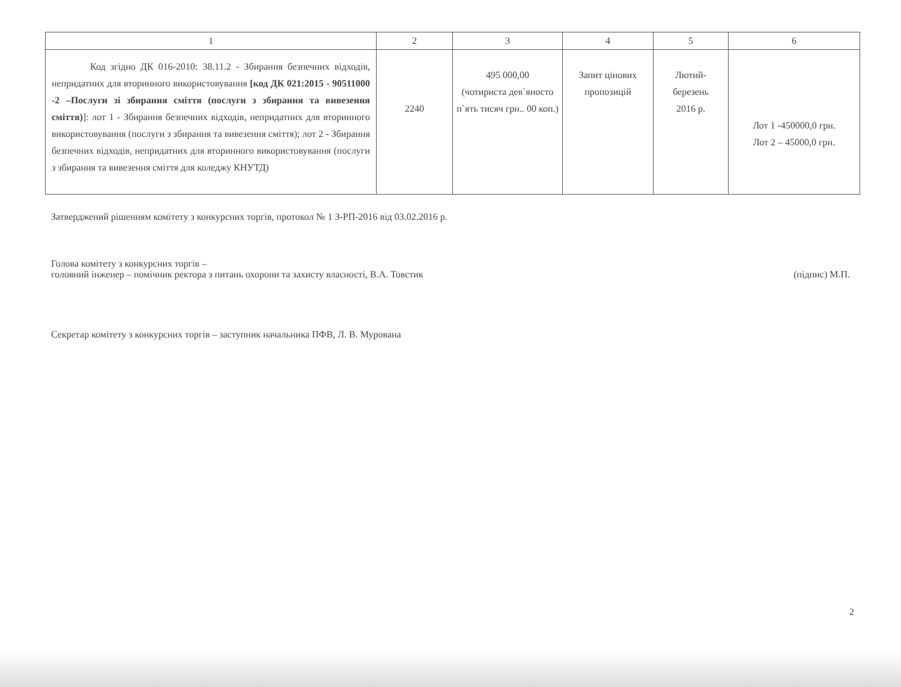| 1 | 2 | 3 | 4 | 5 | 6 |
| --- | --- | --- | --- | --- | --- |
| Код згідно ДК 016-2010: 38.11.2 - Збирання безпечних відходів, непридатних для вторинного використовування [код ДК 021:2015 - 90511000 -2 –Послуги зі збирання сміття (послуги з збирання та вивезення сміття) ]: лот 1 - Збирання безпечних відходів, непридатних для вторинного використовування (послуги з збирання та вивезення сміття); лот 2 - Збирання безпечних відходів, непридатних для вторинного використовування (послуги з збирання та вивезення сміття для коледжу КНУТД) | 2240 | 495 000,00 (чотириста дев`яносто п`ять тисяч грн.. 00 коп.) | Запит цінових пропозицій | Лютий- березень 2016 р. | Лот 1 -450000,0 грн. Лот 2 – 45000,0 грн. |
Затверджений рішенням комітету з конкурсних торгів, протокол № 1 З-РП-2016 від 03.02.2016 р.
Голова комітету з конкурсних торгів –
головний інженер – помічник ректора з питань охорони та захисту власності, В.А. Товстик (підпис) М.П.
Секретар комітету з конкурсних торгів – заступник начальника ПФВ, Л. В. Мурована
2